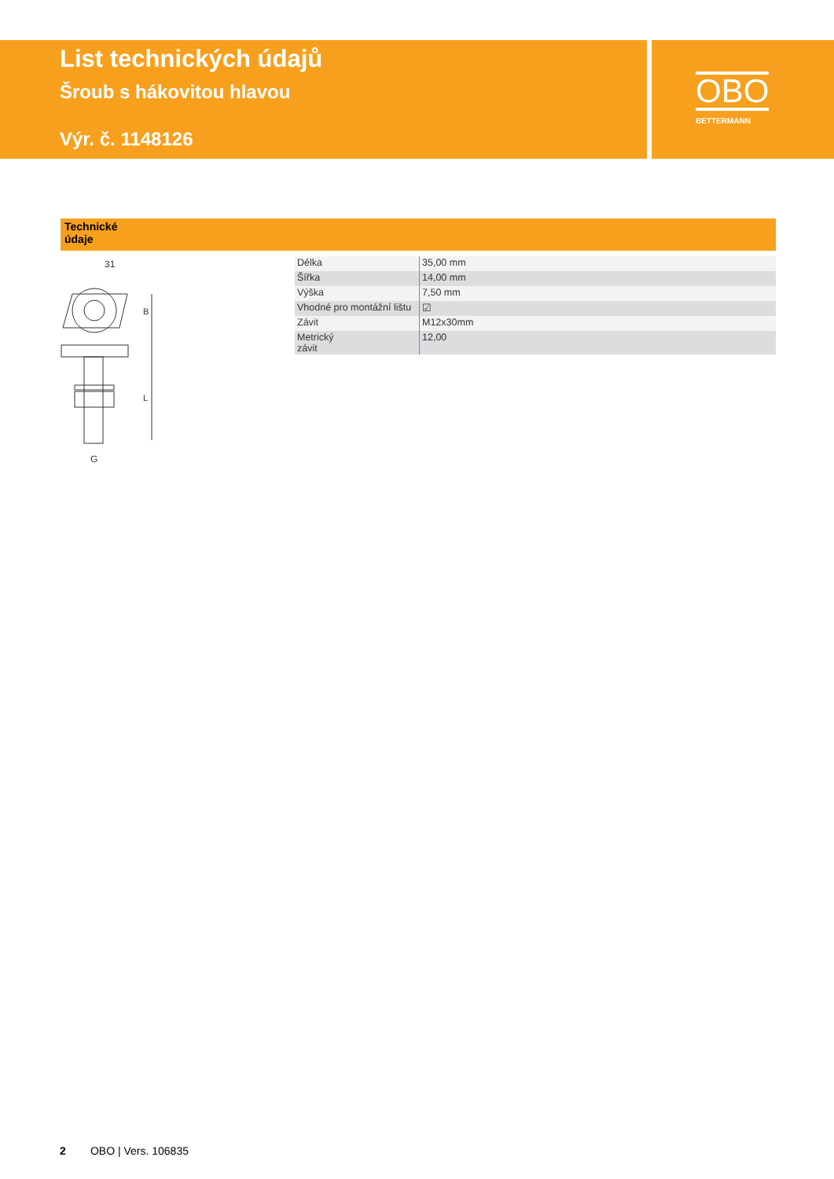List technických údajů
Šroub s hákovitou hlavou
Výr. č. 1148126
OBO
BETTERMANN
Technické
údaje
31
B
L
G
| Délka | 35,00 mm |
| Šířka | 14,00 mm |
| Výška | 7,50 mm |
| Vhodné pro montážní lištu | ☑ |
| Závit | M12x30mm |
| Metrický závit | 12,00 |
2 OBO | Vers. 106835